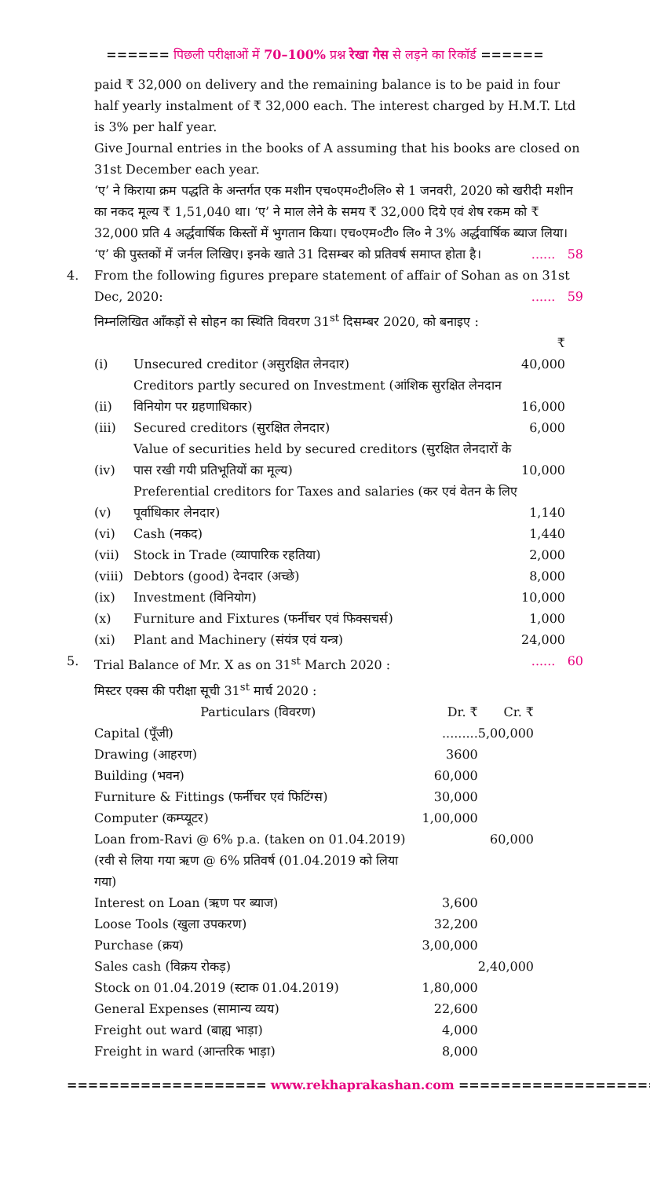====== पिछली परीक्षाओं में 70–100% प्रश्न रेखा गेस से लड़ने का रिकॉर्ड ======
paid ₹ 32,000 on delivery and the remaining balance is to be paid in four half yearly instalment of ₹ 32,000 each. The interest charged by H.M.T. Ltd is 3% per half year.
Give Journal entries in the books of A assuming that his books are closed on 31st December each year.
‘ए’ ने किराया क्रम पद्धति के अन्तर्गत एक मशीन एच०एम०टी०लि० से 1 जनवरी, 2020 को खरीदी मशीन का नकद मूल्य ₹ 1,51,040 था। ‘ए’ ने माल लेने के समय ₹ 32,000 दिये एवं शेष रकम को ₹ 32,000 प्रति 4 अर्द्धवार्षिक किस्तों में भुगतान किया। एच०एम०टी० लि० ने 3% अर्द्धवार्षिक ब्याज लिया। ‘ए’ की पुस्तकों में जर्नल लिखिए। इनके खाते 31 दिसम्बर को प्रतिवर्ष समाप्त होता है। ...... 58
4. From the following figures prepare statement of affair of Sohan as on 31st Dec, 2020: ...... 59
निम्नलिखित आँकड़ों से सोहन का स्थिति विवरण 31<sup>st</sup> दिसम्बर 2020, को बनाइए :
| | | ₹ |
| (i) | Unsecured creditor (असुरक्षित लेनदार) | 40,000 |
| (ii) | Creditors partly secured on Investment (आंशिक सुरक्षित लेनदान विनियोग पर ग्रहणाधिकार) | 16,000 |
| (iii) | Secured creditors (सुरक्षित लेनदार) | 6,000 |
| (iv) | Value of securities held by secured creditors (सुरक्षित लेनदारों के पास रखी गयी प्रतिभूतियों का मूल्य) | 10,000 |
| (v) | Preferential creditors for Taxes and salaries (कर एवं वेतन के लिए पूर्वाधिकार लेनदार) | 1,140 |
| (vi) | Cash (नकद) | 1,440 |
| (vii) | Stock in Trade (व्यापारिक रहतिया) | 2,000 |
| (viii) | Debtors (good) देनदार (अच्छे) | 8,000 |
| (ix) | Investment (विनियोग) | 10,000 |
| (x) | Furniture and Fixtures (फर्नीचर एवं फिक्सचर्स) | 1,000 |
| (xi) | Plant and Machinery (संयंत्र एवं यन्त्र) | 24,000 |
5. Trial Balance of Mr. X as on 31<sup>st</sup> March 2020 : ...... 60
मिस्टर एक्स की परीक्षा सूची 31<sup>st</sup> मार्च 2020 :
| Particulars (विवरण) | Dr. ₹ | Cr. ₹ |
| --- | --- | --- |
| Capital (पूँजी) | ......... | 5,00,000 |
| Drawing (आहरण) | 3600 | |
| Building (भवन) | 60,000 | |
| Furniture & Fittings (फर्नीचर एवं फिटिंग्स) | 30,000 | |
| Computer (कम्प्यूटर) | 1,00,000 | |
| Loan from-Ravi @ 6% p.a. (taken on 01.04.2019) (रवी से लिया गया ऋण @ 6% प्रतिवर्ष (01.04.2019 को लिया गया) | | 60,000 |
| Interest on Loan (ऋण पर ब्याज) | 3,600 | |
| Loose Tools (खुला उपकरण) | 32,200 | |
| Purchase (क्रय) | 3,00,000 | |
| Sales cash (विक्रय रोकड़) | | 2,40,000 |
| Stock on 01.04.2019 (स्टाक 01.04.2019) | 1,80,000 | |
| General Expenses (सामान्य व्यय) | 22,600 | |
| Freight out ward (बाह्य भाड़ा) | 4,000 | |
| Freight in ward (आन्तरिक भाड़ा) | 8,000 | |
=================== www.rekhaprakashan.com ===================